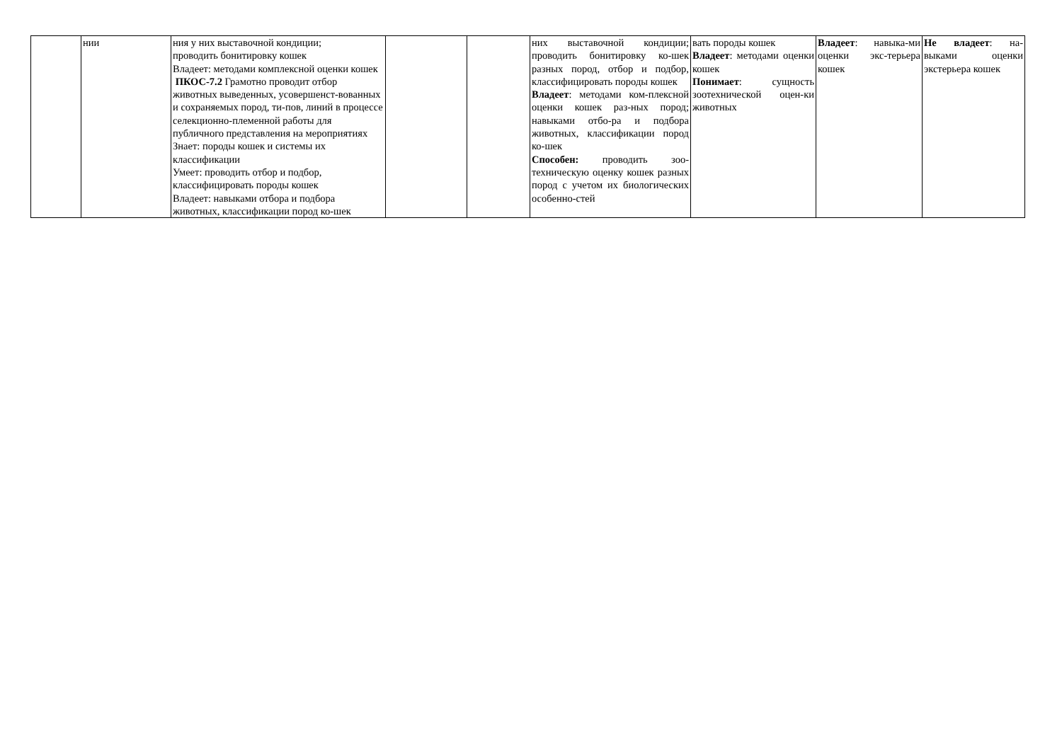| | нии | ния у них выставочной кондиции; проводить бонитировку кошек Владеет: методами комплексной оценки кошек ПКОС-7.2 Грамотно проводит отбор животных выведенных, усовершенст-вованных и сохраняемых пород, ти-пов, линий в процессе селекционно-племенной работы для публичного представления на мероприятиях Знает: породы кошек и системы их классификации Умеет: проводить отбор и подбор, классифицировать породы кошек Владеет: навыками отбора и подбора животных, классификации пород ко-шек | | | них выставочной кондиции; проводить бонитировку ко-шек разных пород, отбор и подбор, классифицировать породы кошек Владеет : методами ком-плексной оценки кошек раз-ных пород; навыками отбо-ра и подбора животных, классификации пород ко-шек Способен: проводить зоо-техническую оценку кошек разных пород с учетом их биологических особенно-стей | вать породы кошек Владеет : методами оценки кошек Понимает : сущность зоотехнической оцен-ки животных | Владеет : навыка-ми оценки экс-терьера кошек | Не владеет : на-выками оценки экстерьера кошек |